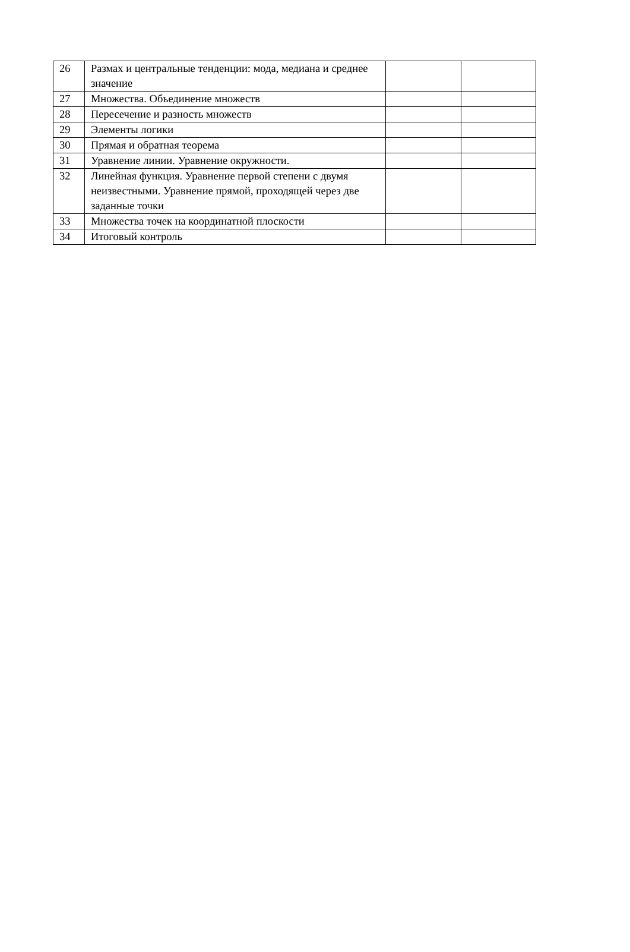| 26 | Размах и центральные тенденции: мода, медиана и среднее значение | | |
| 27 | Множества. Объединение множеств | | |
| 28 | Пересечение и разность множеств | | |
| 29 | Элементы логики | | |
| 30 | Прямая и обратная теорема | | |
| 31 | Уравнение линии. Уравнение окружности. | | |
| 32 | Линейная функция. Уравнение первой степени с двумя неизвестными. Уравнение прямой, проходящей через две заданные точки | | |
| 33 | Множества точек на координатной плоскости | | |
| 34 | Итоговый контроль | | |